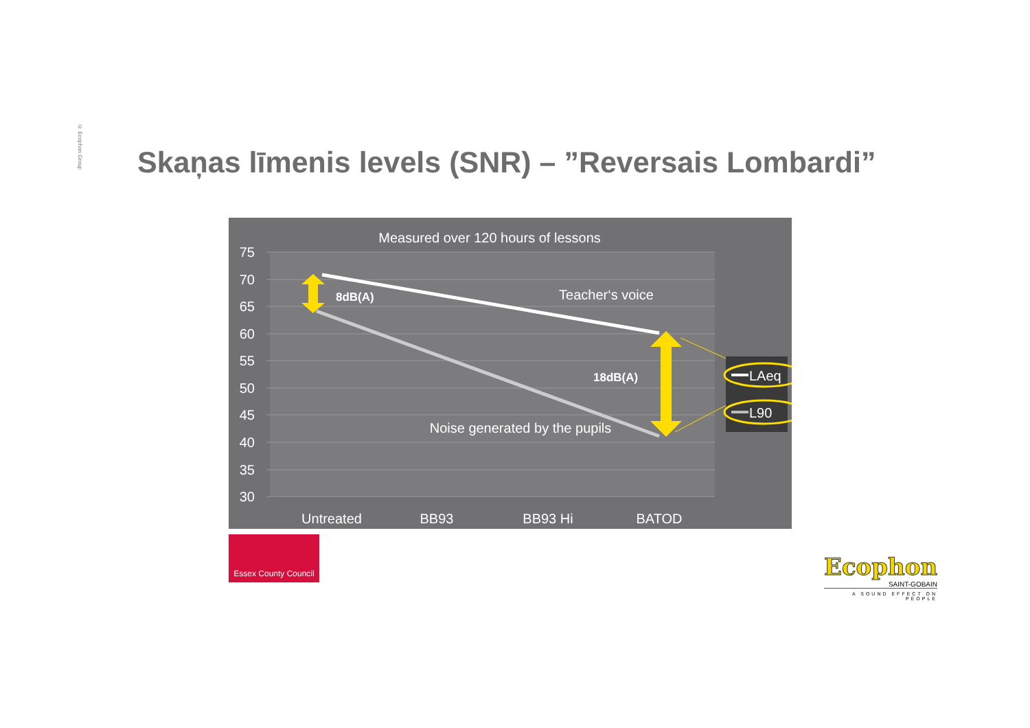© Ecophon Group
Skaņas līmenis levels (SNR) – ”Reversais Lombardi”
Measured over 120 hours of lessons
75
70
65
60
55
50
45
40
35
30
Untreated
BB93
BB93 Hi
BATOD
8dB(A)
18dB(A)
Teacher‘s voice
Noise generated by the pupils
LAeq
L90
Essex County Council
Ecophon
SAINT-GOBAIN
A SOUND EFFECT ON PEOPLE